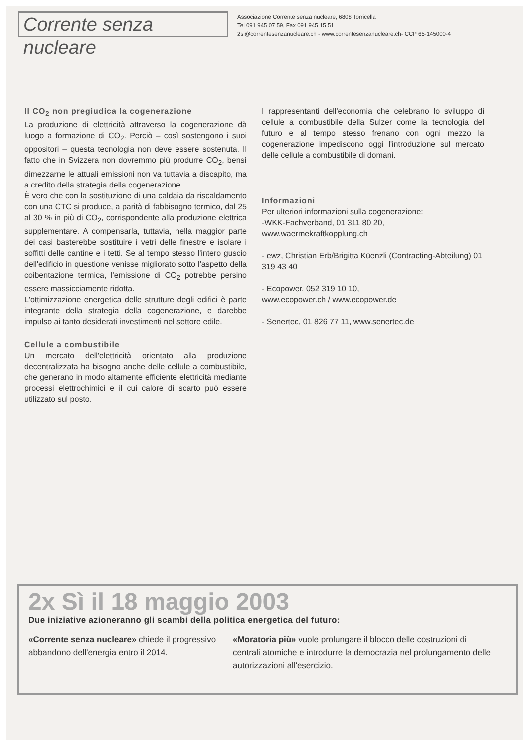Corrente senza nucleare
Associazione Corrente senza nucleare, 6808 Torricella
Tel 091 945 07 59, Fax 091 945 15 51
2si@correntesenzanucleare.ch - www.correntesenzanucleare.ch- CCP 65-145000-4
Il CO<sub>2</sub> non pregiudica la cogenerazione
La produzione di elettricità attraverso la cogenerazione dà luogo a formazione di CO<sub>2</sub>. Perciò – così sostengono i suoi oppositori – questa tecnologia non deve essere sostenuta. Il fatto che in Svizzera non dovremmo più produrre CO<sub>2</sub>, bensì dimezzarne le attuali emissioni non va tuttavia a discapito, ma a credito della strategia della cogenerazione.
È vero che con la sostituzione di una caldaia da riscaldamento con una CTC si produce, a parità di fabbisogno termico, dal 25 al 30 % in più di CO<sub>2</sub>, corrispondente alla produzione elettrica supplementare. A compensarla, tuttavia, nella maggior parte dei casi basterebbe sostituire i vetri delle finestre e isolare i soffitti delle cantine e i tetti. Se al tempo stesso l'intero guscio dell'edificio in questione venisse migliorato sotto l'aspetto della coibentazione termica, l'emissione di CO<sub>2</sub> potrebbe persino essere massicciamente ridotta.
L'ottimizzazione energetica delle strutture degli edifici è parte integrante della strategia della cogenerazione, e darebbe impulso ai tanto desiderati investimenti nel settore edile.
Cellule a combustibile
Un mercato dell'elettricità orientato alla produzione decentralizzata ha bisogno anche delle cellule a combustibile, che generano in modo altamente efficiente elettricità mediante processi elettrochimici e il cui calore di scarto può essere utilizzato sul posto.
I rappresentanti dell'economia che celebrano lo sviluppo di cellule a combustibile della Sulzer come la tecnologia del futuro e al tempo stesso frenano con ogni mezzo la cogenerazione impediscono oggi l'introduzione sul mercato delle cellule a combustibile di domani.
Informazioni
Per ulteriori informazioni sulla cogenerazione:
-WKK-Fachverband, 01 311 80 20,
www.waermekraftkopplung.ch
- ewz, Christian Erb/Brigitta Küenzli (Contracting-Abteilung) 01 319 43 40
- Ecopower, 052 319 10 10,
www.ecopower.ch / www.ecopower.de
- Senertec, 01 826 77 11, www.senertec.de
2x Sì il 18 maggio 2003
Due iniziative azioneranno gli scambi della politica energetica del futuro:
«Corrente senza nucleare» chiede il progressivo abbandono dell'energia entro il 2014.
«Moratoria più» vuole prolungare il blocco delle costruzioni di centrali atomiche e introdurre la democrazia nel prolungamento delle autorizzazioni all'esercizio.